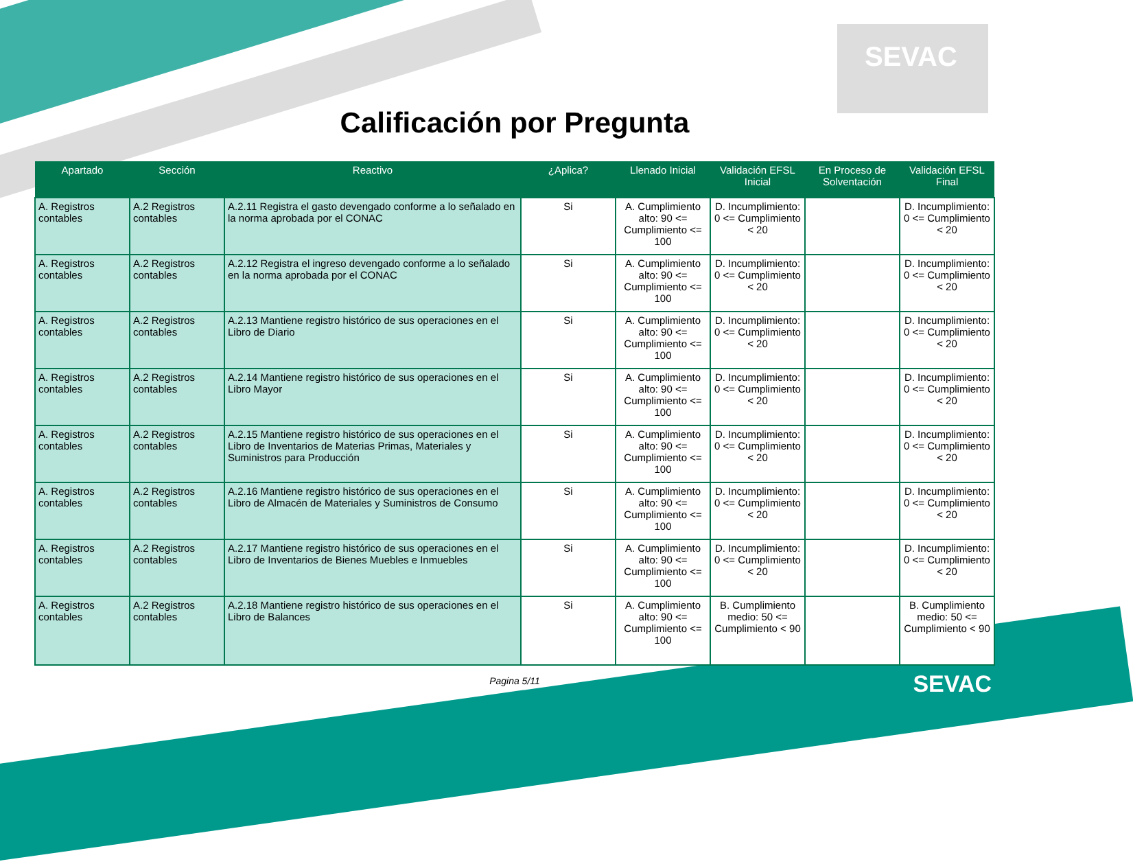SEVAC
Calificación por Pregunta
| Apartado | Sección | Reactivo | ¿Aplica? | Llenado Inicial | Validación EFSL Inicial | En Proceso de Solventación | Validación EFSL Final |
| --- | --- | --- | --- | --- | --- | --- | --- |
| A. Registros contables | A.2 Registros contables | A.2.11 Registra el gasto devengado conforme a lo señalado en la norma aprobada por el CONAC | Si | A. Cumplimiento alto: 90 <= Cumplimiento <= 100 | D. Incumplimiento: 0 <= Cumplimiento < 20 | | D. Incumplimiento: 0 <= Cumplimiento < 20 |
| A. Registros contables | A.2 Registros contables | A.2.12 Registra el ingreso devengado conforme a lo señalado en la norma aprobada por el CONAC | Si | A. Cumplimiento alto: 90 <= Cumplimiento <= 100 | D. Incumplimiento: 0 <= Cumplimiento < 20 | | D. Incumplimiento: 0 <= Cumplimiento < 20 |
| A. Registros contables | A.2 Registros contables | A.2.13 Mantiene registro histórico de sus operaciones en el Libro de Diario | Si | A. Cumplimiento alto: 90 <= Cumplimiento <= 100 | D. Incumplimiento: 0 <= Cumplimiento < 20 | | D. Incumplimiento: 0 <= Cumplimiento < 20 |
| A. Registros contables | A.2 Registros contables | A.2.14 Mantiene registro histórico de sus operaciones en el Libro Mayor | Si | A. Cumplimiento alto: 90 <= Cumplimiento <= 100 | D. Incumplimiento: 0 <= Cumplimiento < 20 | | D. Incumplimiento: 0 <= Cumplimiento < 20 |
| A. Registros contables | A.2 Registros contables | A.2.15 Mantiene registro histórico de sus operaciones en el Libro de Inventarios de Materias Primas, Materiales y Suministros para Producción | Si | A. Cumplimiento alto: 90 <= Cumplimiento <= 100 | D. Incumplimiento: 0 <= Cumplimiento < 20 | | D. Incumplimiento: 0 <= Cumplimiento < 20 |
| A. Registros contables | A.2 Registros contables | A.2.16 Mantiene registro histórico de sus operaciones en el Libro de Almacén de Materiales y Suministros de Consumo | Si | A. Cumplimiento alto: 90 <= Cumplimiento <= 100 | D. Incumplimiento: 0 <= Cumplimiento < 20 | | D. Incumplimiento: 0 <= Cumplimiento < 20 |
| A. Registros contables | A.2 Registros contables | A.2.17 Mantiene registro histórico de sus operaciones en el Libro de Inventarios de Bienes Muebles e Inmuebles | Si | A. Cumplimiento alto: 90 <= Cumplimiento <= 100 | D. Incumplimiento: 0 <= Cumplimiento < 20 | | D. Incumplimiento: 0 <= Cumplimiento < 20 |
| A. Registros contables | A.2 Registros contables | A.2.18 Mantiene registro histórico de sus operaciones en el Libro de Balances | Si | A. Cumplimiento alto: 90 <= Cumplimiento <= 100 | B. Cumplimiento medio: 50 <= Cumplimiento < 90 | | B. Cumplimiento medio: 50 <= Cumplimiento < 90 |
Pagina 5/11
SEVAC